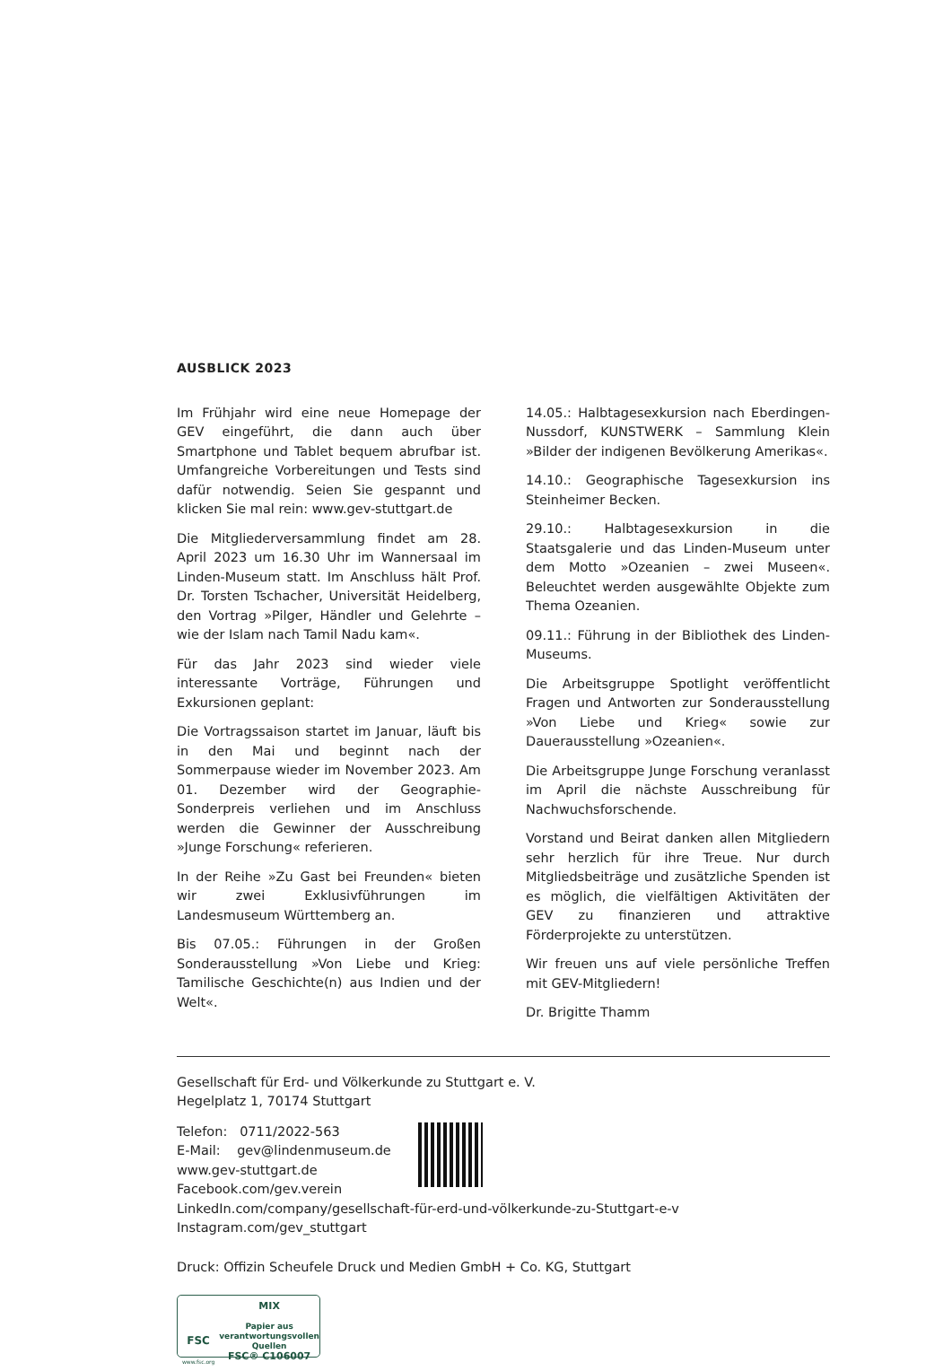AUSBLICK 2023
Im Frühjahr wird eine neue Homepage der GEV eingeführt, die dann auch über Smartphone und Tablet bequem abrufbar ist. Umfangreiche Vorbereitungen und Tests sind dafür notwendig. Seien Sie gespannt und klicken Sie mal rein: www.gev-stuttgart.de
Die Mitgliederversammlung findet am 28. April 2023 um 16.30 Uhr im Wannersaal im Linden-Museum statt. Im Anschluss hält Prof. Dr. Torsten Tschacher, Universität Heidelberg, den Vortrag »Pilger, Händler und Gelehrte – wie der Islam nach Tamil Nadu kam«.
Für das Jahr 2023 sind wieder viele interessante Vorträge, Führungen und Exkursionen geplant:
Die Vortragssaison startet im Januar, läuft bis in den Mai und beginnt nach der Sommerpause wieder im November 2023. Am 01. Dezember wird der Geographie-Sonderpreis verliehen und im Anschluss werden die Gewinner der Ausschreibung »Junge Forschung« referieren.
In der Reihe »Zu Gast bei Freunden« bieten wir zwei Exklusivführungen im Landesmuseum Württemberg an.
Bis 07.05.: Führungen in der Großen Sonderausstellung »Von Liebe und Krieg: Tamilische Geschichte(n) aus Indien und der Welt«.
14.05.: Halbtagesexkursion nach Eberdingen-Nussdorf, KUNSTWERK – Sammlung Klein »Bilder der indigenen Bevölkerung Amerikas«.
14.10.: Geographische Tagesexkursion ins Steinheimer Becken.
29.10.: Halbtagesexkursion in die Staatsgalerie und das Linden-Museum unter dem Motto »Ozeanien – zwei Museen«. Beleuchtet werden ausgewählte Objekte zum Thema Ozeanien.
09.11.: Führung in der Bibliothek des Linden-Museums.
Die Arbeitsgruppe Spotlight veröffentlicht Fragen und Antworten zur Sonderausstellung »Von Liebe und Krieg« sowie zur Dauerausstellung »Ozeanien«.
Die Arbeitsgruppe Junge Forschung veranlasst im April die nächste Ausschreibung für Nachwuchsforschende.
Vorstand und Beirat danken allen Mitgliedern sehr herzlich für ihre Treue. Nur durch Mitgliedsbeiträge und zusätzliche Spenden ist es möglich, die vielfältigen Aktivitäten der GEV zu finanzieren und attraktive Förderprojekte zu unterstützen.
Wir freuen uns auf viele persönliche Treffen mit GEV-Mitgliedern!
Dr. Brigitte Thamm
Gesellschaft für Erd- und Völkerkunde zu Stuttgart e. V.
Hegelplatz 1, 70174 Stuttgart
Telefon: 0711/2022-563
E-Mail: gev@lindenmuseum.de
www.gev-stuttgart.de
Facebook.com/gev.verein
LinkedIn.com/company/gesellschaft-für-erd-und-völkerkunde-zu-Stuttgart-e-v
Instagram.com/gev_stuttgart
Druck: Offizin Scheufele Druck und Medien GmbH + Co. KG, Stuttgart
FSC
www.fsc.org
MIX
Papier aus verantwortungsvollen Quellen
FSC® C106007